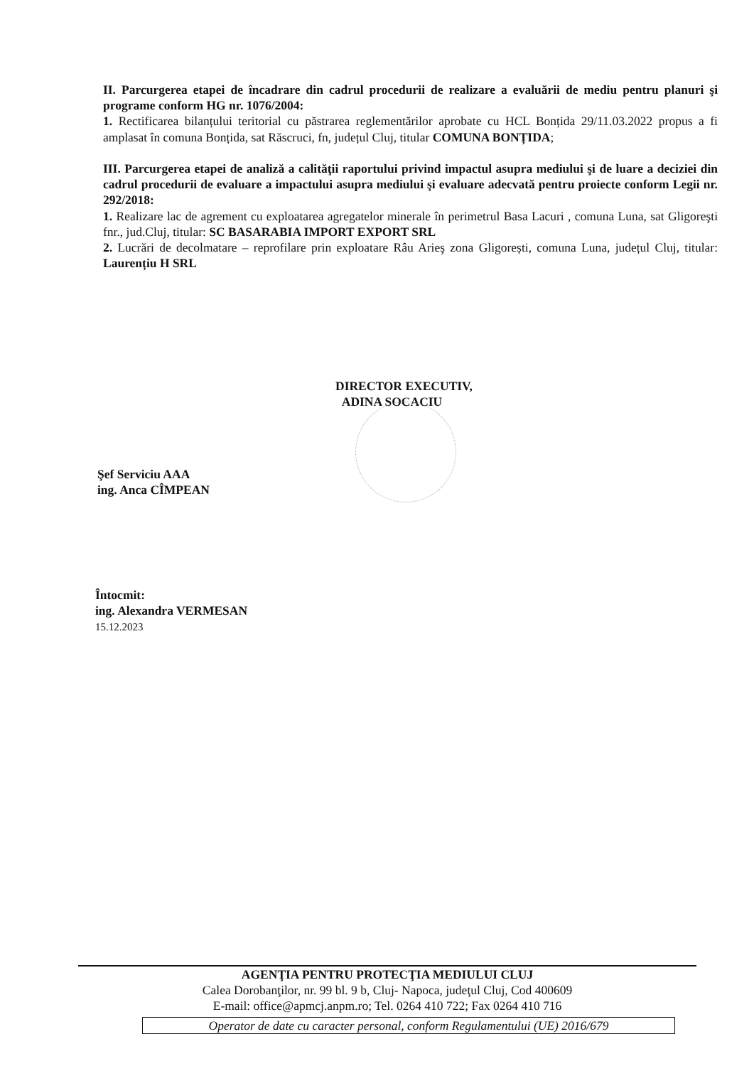II. Parcurgerea etapei de încadrare din cadrul procedurii de realizare a evaluării de mediu pentru planuri şi programe conform HG nr. 1076/2004:
1. Rectificarea bilanțului teritorial cu păstrarea reglementărilor aprobate cu HCL Bonțida 29/11.03.2022 propus a fi amplasat în comuna Bonțida, sat Răscruci, fn, județul Cluj, titular COMUNA BONȚIDA;
III. Parcurgerea etapei de analiză a calităţii raportului privind impactul asupra mediului şi de luare a deciziei din cadrul procedurii de evaluare a impactului asupra mediului şi evaluare adecvată pentru proiecte conform Legii nr. 292/2018:
1. Realizare lac de agrement cu exploatarea agregatelor minerale în perimetrul Basa Lacuri , comuna Luna, sat Gligoreşti fnr., jud.Cluj, titular: SC BASARABIA IMPORT EXPORT SRL
2. Lucrări de decolmatare – reprofilare prin exploatare Râu Arieş zona Gligorești, comuna Luna, județul Cluj, titular: Laurențiu H SRL
DIRECTOR EXECUTIV,
ADINA SOCACIU
Şef Serviciu AAA
ing. Anca CÎMPEAN
Întocmit:
ing. Alexandra VERMESAN
15.12.2023
AGENŢIA PENTRU PROTECŢIA MEDIULUI CLUJ
Calea Dorobanţilor, nr. 99 bl. 9 b, Cluj- Napoca, judeţul Cluj, Cod 400609
E-mail: office@apmcj.anpm.ro; Tel. 0264 410 722; Fax 0264 410 716
Operator de date cu caracter personal, conform Regulamentului (UE) 2016/679